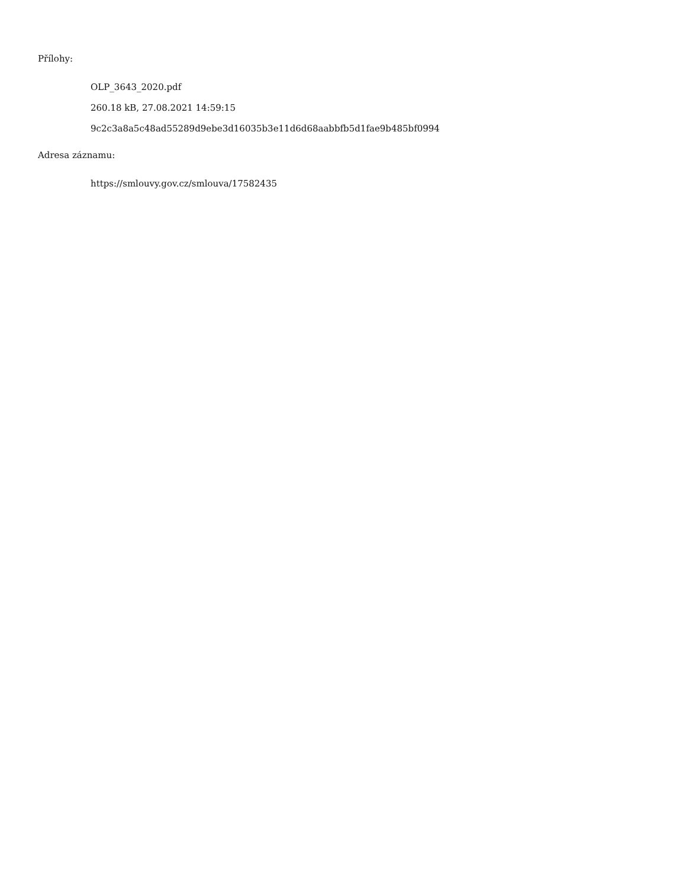Přílohy:
OLP_3643_2020.pdf
260.18 kB, 27.08.2021 14:59:15
9c2c3a8a5c48ad55289d9ebe3d16035b3e11d6d68aabbfb5d1fae9b485bf0994
Adresa záznamu:
https://smlouvy.gov.cz/smlouva/17582435